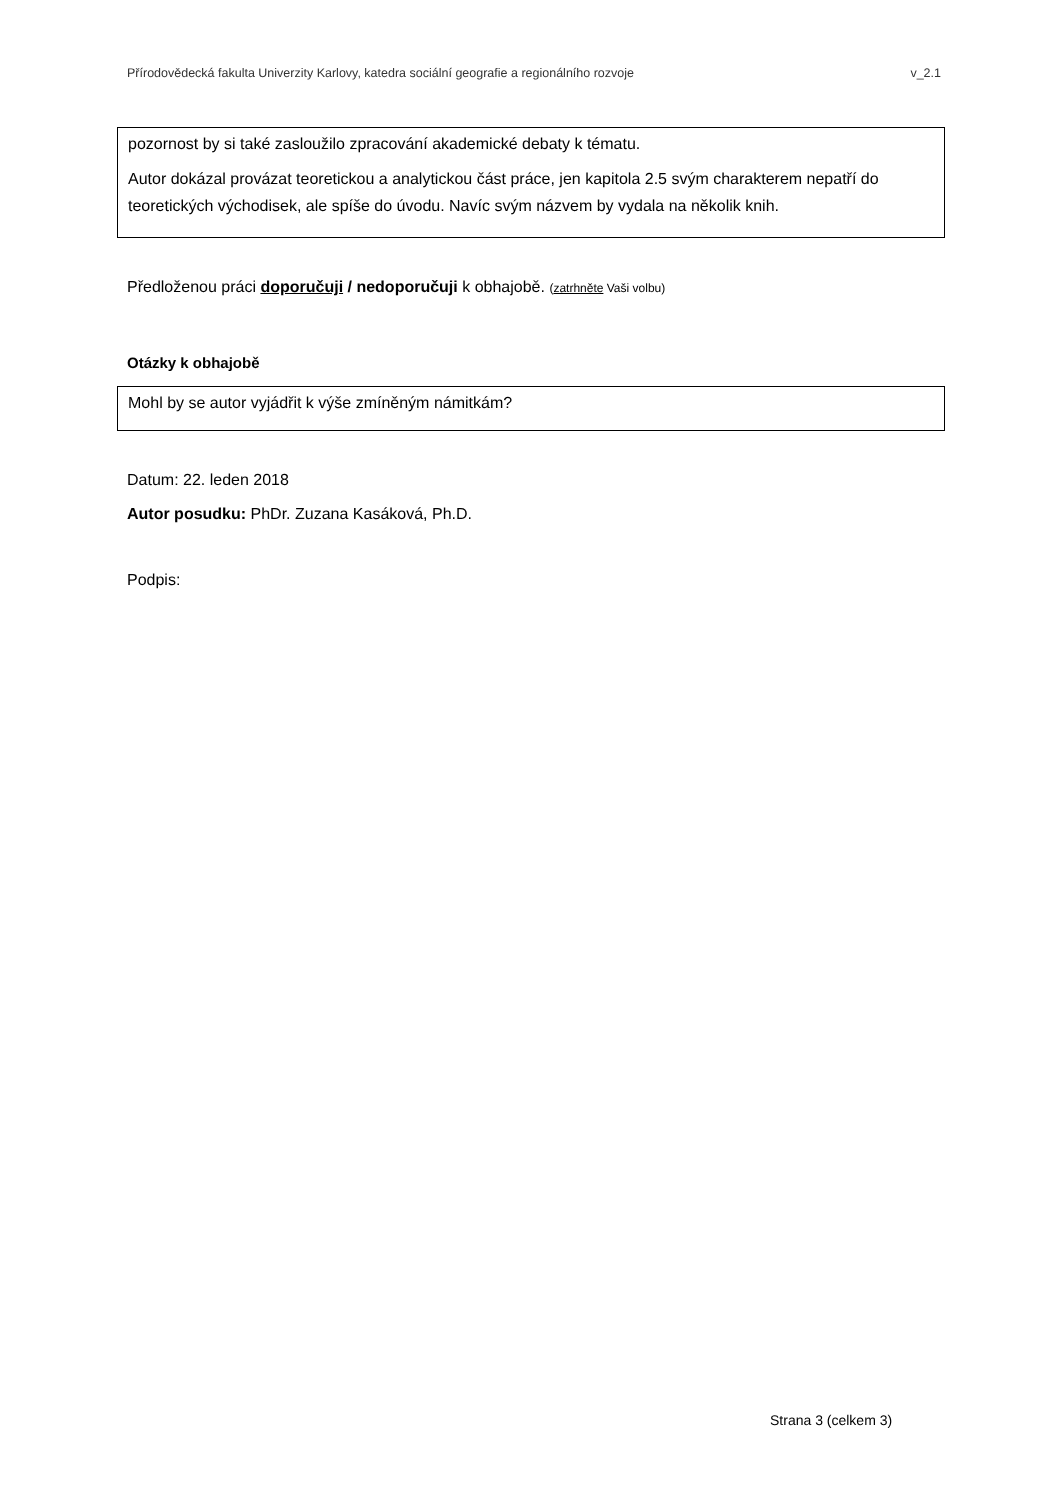Přírodovědecká fakulta Univerzity Karlovy, katedra sociální geografie a regionálního rozvoje v_2.1
pozornost by si také zasloužilo zpracování akademické debaty k tématu.
Autor dokázal provázat teoretickou a analytickou část práce, jen kapitola 2.5 svým charakterem nepatří do teoretických východisek, ale spíše do úvodu. Navíc svým názvem by vydala na několik knih.
Předloženou práci doporučuji / nedoporučuji k obhajobě. (zatrhněte Vaši volbu)
Otázky k obhajobě
Mohl by se autor vyjádřit k výše zmíněným námitkám?
Datum: 22. leden 2018
Autor posudku: PhDr. Zuzana Kasáková, Ph.D.
Podpis:
Strana 3 (celkem 3)